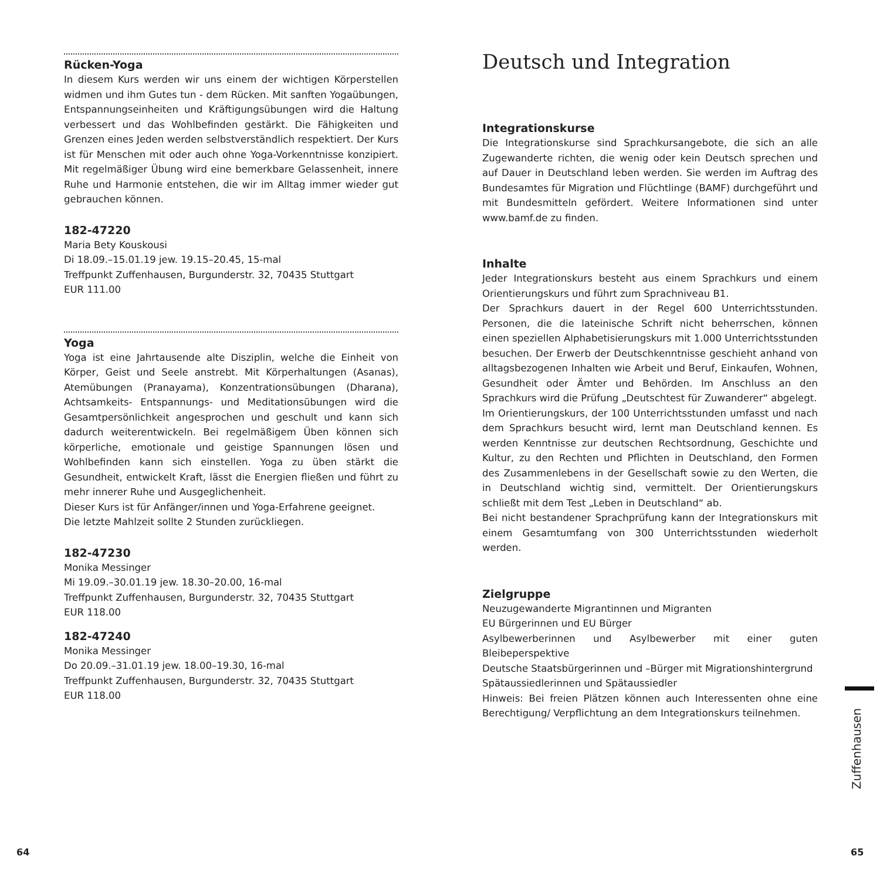Rücken-Yoga
In diesem Kurs werden wir uns einem der wichtigen Körperstellen widmen und ihm Gutes tun - dem Rücken. Mit sanften Yogaübungen, Entspannungseinheiten und Kräftigungsübungen wird die Haltung verbessert und das Wohlbefinden gestärkt. Die Fähigkeiten und Grenzen eines Jeden werden selbstverständlich respektiert. Der Kurs ist für Menschen mit oder auch ohne Yoga-Vorkenntnisse konzipiert. Mit regelmäßiger Übung wird eine bemerkbare Gelassenheit, innere Ruhe und Harmonie entstehen, die wir im Alltag immer wieder gut gebrauchen können.
182-47220
Maria Bety Kouskousi
Di 18.09.–15.01.19 jew. 19.15–20.45, 15-mal
Treffpunkt Zuffenhausen, Burgunderstr. 32, 70435 Stuttgart
EUR 111.00
Yoga
Yoga ist eine Jahrtausende alte Disziplin, welche die Einheit von Körper, Geist und Seele anstrebt. Mit Körperhaltungen (Asanas), Atemübungen (Pranayama), Konzentrationsübungen (Dharana), Achtsamkeits- Entspannungs- und Meditationsübungen wird die Gesamtpersönlichkeit angesprochen und geschult und kann sich dadurch weiterentwickeln. Bei regelmäßigem Üben können sich körperliche, emotionale und geistige Spannungen lösen und Wohlbefinden kann sich einstellen. Yoga zu üben stärkt die Gesundheit, entwickelt Kraft, lässt die Energien fließen und führt zu mehr innerer Ruhe und Ausgeglichenheit.
Dieser Kurs ist für Anfänger/innen und Yoga-Erfahrene geeignet.
Die letzte Mahlzeit sollte 2 Stunden zurückliegen.
182-47230
Monika Messinger
Mi 19.09.–30.01.19 jew. 18.30–20.00, 16-mal
Treffpunkt Zuffenhausen, Burgunderstr. 32, 70435 Stuttgart
EUR 118.00
182-47240
Monika Messinger
Do 20.09.–31.01.19 jew. 18.00–19.30, 16-mal
Treffpunkt Zuffenhausen, Burgunderstr. 32, 70435 Stuttgart
EUR 118.00
Deutsch und Integration
Integrationskurse
Die Integrationskurse sind Sprachkursangebote, die sich an alle Zugewanderte richten, die wenig oder kein Deutsch sprechen und auf Dauer in Deutschland leben werden. Sie werden im Auftrag des Bundesamtes für Migration und Flüchtlinge (BAMF) durchgeführt und mit Bundesmitteln gefördert. Weitere Informationen sind unter www.bamf.de zu finden.
Inhalte
Jeder Integrationskurs besteht aus einem Sprachkurs und einem Orientierungskurs und führt zum Sprachniveau B1.
Der Sprachkurs dauert in der Regel 600 Unterrichtsstunden. Personen, die die lateinische Schrift nicht beherrschen, können einen speziellen Alphabetisierungskurs mit 1.000 Unterrichtsstunden besuchen. Der Erwerb der Deutschkenntnisse geschieht anhand von alltagsbezogenen Inhalten wie Arbeit und Beruf, Einkaufen, Wohnen, Gesundheit oder Ämter und Behörden. Im Anschluss an den Sprachkurs wird die Prüfung „Deutschtest für Zuwanderer“ abgelegt.
Im Orientierungskurs, der 100 Unterrichtsstunden umfasst und nach dem Sprachkurs besucht wird, lernt man Deutschland kennen. Es werden Kenntnisse zur deutschen Rechtsordnung, Geschichte und Kultur, zu den Rechten und Pflichten in Deutschland, den Formen des Zusammenlebens in der Gesellschaft sowie zu den Werten, die in Deutschland wichtig sind, vermittelt. Der Orientierungskurs schließt mit dem Test „Leben in Deutschland“ ab.
Bei nicht bestandener Sprachprüfung kann der Integrationskurs mit einem Gesamtumfang von 300 Unterrichtsstunden wiederholt werden.
Zielgruppe
Neuzugewanderte Migrantinnen und Migranten
EU Bürgerinnen und EU Bürger
Asylbewerberinnen und Asylbewerber mit einer guten Bleibeperspektive
Deutsche Staatsbürgerinnen und –Bürger mit Migrationshintergrund
Spätaussiedlerinnen und Spätaussiedler
Hinweis: Bei freien Plätzen können auch Interessenten ohne eine Berechtigung/ Verpflichtung an dem Integrationskurs teilnehmen.
Zuffenhausen
64 65